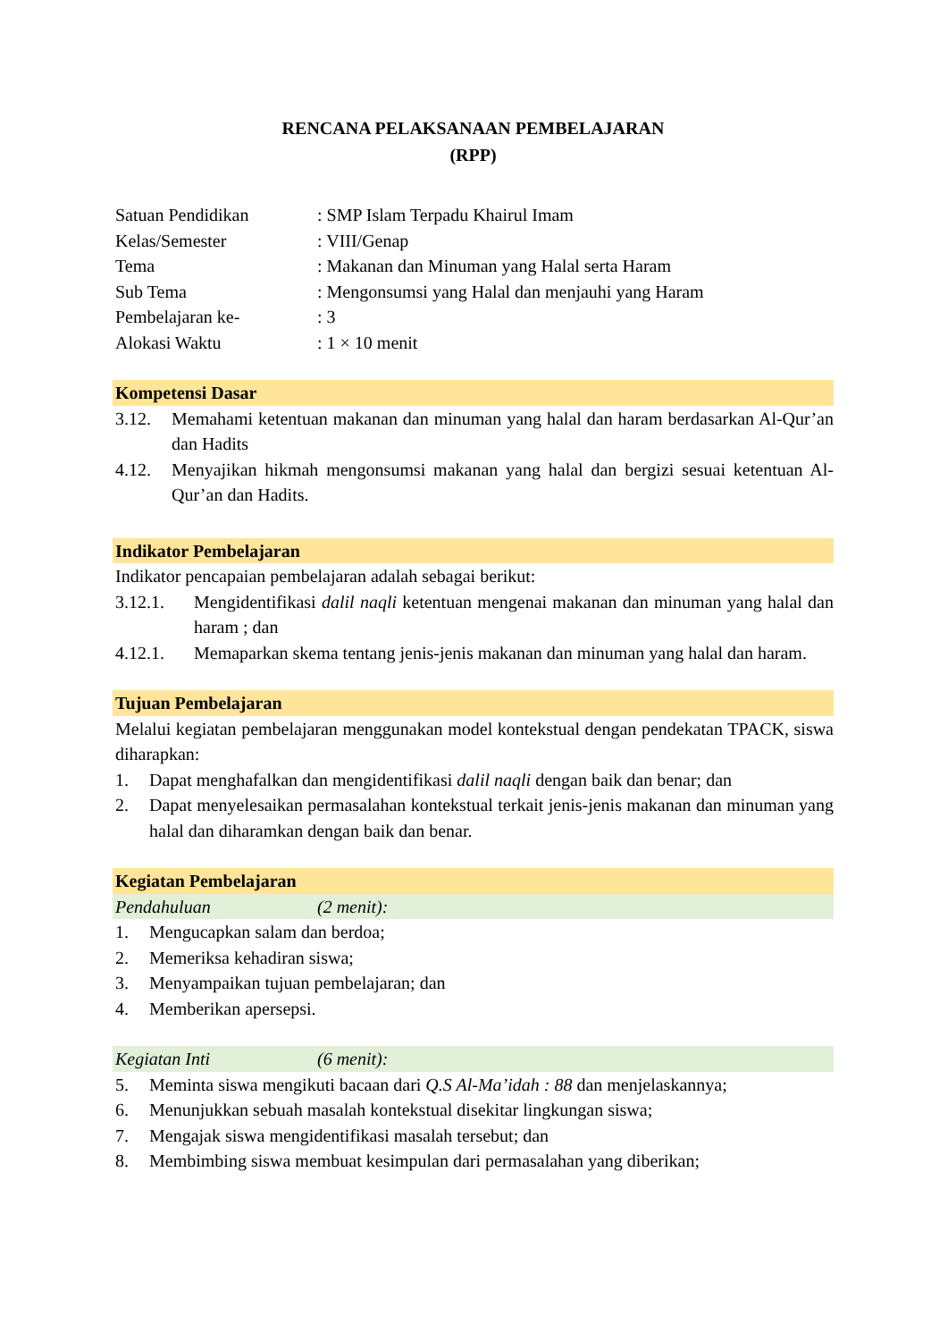RENCANA PELAKSANAAN PEMBELAJARAN
(RPP)
Satuan Pendidikan
: SMP Islam Terpadu Khairul Imam
Kelas/Semester
: VIII/Genap
Tema
: Makanan dan Minuman yang Halal serta Haram
Sub Tema
: Mengonsumsi yang Halal dan menjauhi yang Haram
Pembelajaran ke-
: 3
Alokasi Waktu
: 1 × 10 menit
Kompetensi Dasar
3.12. Memahami ketentuan makanan dan minuman yang halal dan haram berdasarkan Al-Qur’an dan Hadits
4.12. Menyajikan hikmah mengonsumsi makanan yang halal dan bergizi sesuai ketentuan Al-Qur’an dan Hadits.
Indikator Pembelajaran
Indikator pencapaian pembelajaran adalah sebagai berikut:
3.12.1. Mengidentifikasi dalil naqli ketentuan mengenai makanan dan minuman yang halal dan haram ; dan
4.12.1. Memaparkan skema tentang jenis-jenis makanan dan minuman yang halal dan haram.
Tujuan Pembelajaran
Melalui kegiatan pembelajaran menggunakan model kontekstual dengan pendekatan TPACK, siswa diharapkan:
1. Dapat menghafalkan dan mengidentifikasi dalil naqli dengan baik dan benar; dan
2. Dapat menyelesaikan permasalahan kontekstual terkait jenis-jenis makanan dan minuman yang halal dan diharamkan dengan baik dan benar.
Kegiatan Pembelajaran
Pendahuluan (2 menit):
1. Mengucapkan salam dan berdoa;
2. Memeriksa kehadiran siswa;
3. Menyampaikan tujuan pembelajaran; dan
4. Memberikan apersepsi.
Kegiatan Inti (6 menit):
5. Meminta siswa mengikuti bacaan dari Q.S Al-Ma’idah : 88 dan menjelaskannya;
6. Menunjukkan sebuah masalah kontekstual disekitar lingkungan siswa;
7. Mengajak siswa mengidentifikasi masalah tersebut; dan
8. Membimbing siswa membuat kesimpulan dari permasalahan yang diberikan;